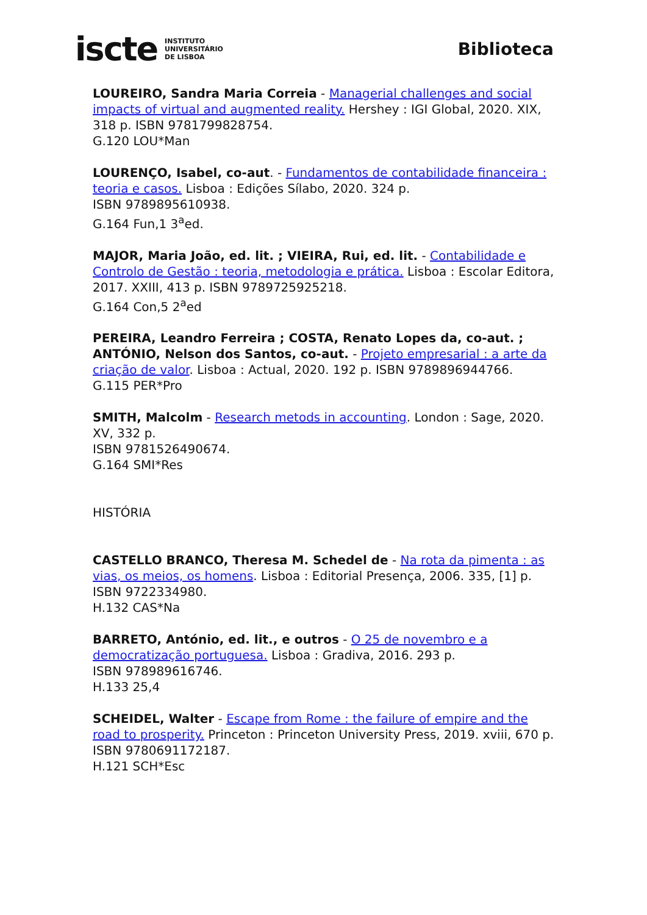iscte INSTITUTO
UNIVERSITÁRIO
DE LISBOA
Biblioteca
LOUREIRO, Sandra Maria Correia - Managerial challenges and social impacts of virtual and augmented reality. Hershey : IGI Global, 2020. XIX, 318 p. ISBN 9781799828754.
G.120 LOU*Man
LOURENÇO, Isabel, co-aut. - Fundamentos de contabilidade financeira : teoria e casos. Lisboa : Edições Sílabo, 2020. 324 p.
ISBN 9789895610938.
G.164 Fun,1 3<sup>a</sup>ed.
MAJOR, Maria João, ed. lit. ; VIEIRA, Rui, ed. lit. - Contabilidade e Controlo de Gestão : teoria, metodologia e prática. Lisboa : Escolar Editora, 2017. XXIII, 413 p. ISBN 9789725925218.
G.164 Con,5 2<sup>a</sup>ed
PEREIRA, Leandro Ferreira ; COSTA, Renato Lopes da, co-aut. ; ANTÓNIO, Nelson dos Santos, co-aut. - Projeto empresarial : a arte da criação de valor. Lisboa : Actual, 2020. 192 p. ISBN 9789896944766.
G.115 PER*Pro
SMITH, Malcolm - Research metods in accounting. London : Sage, 2020. XV, 332 p.
ISBN 9781526490674.
G.164 SMI*Res
HISTÓRIA
CASTELLO BRANCO, Theresa M. Schedel de - Na rota da pimenta : as vias, os meios, os homens. Lisboa : Editorial Presença, 2006. 335, [1] p.
ISBN 9722334980.
H.132 CAS*Na
BARRETO, António, ed. lit., e outros - O 25 de novembro e a democratização portuguesa. Lisboa : Gradiva, 2016. 293 p.
ISBN 978989616746.
H.133 25,4
SCHEIDEL, Walter - Escape from Rome : the failure of empire and the road to prosperity. Princeton : Princeton University Press, 2019. xviii, 670 p. ISBN 9780691172187.
H.121 SCH*Esc